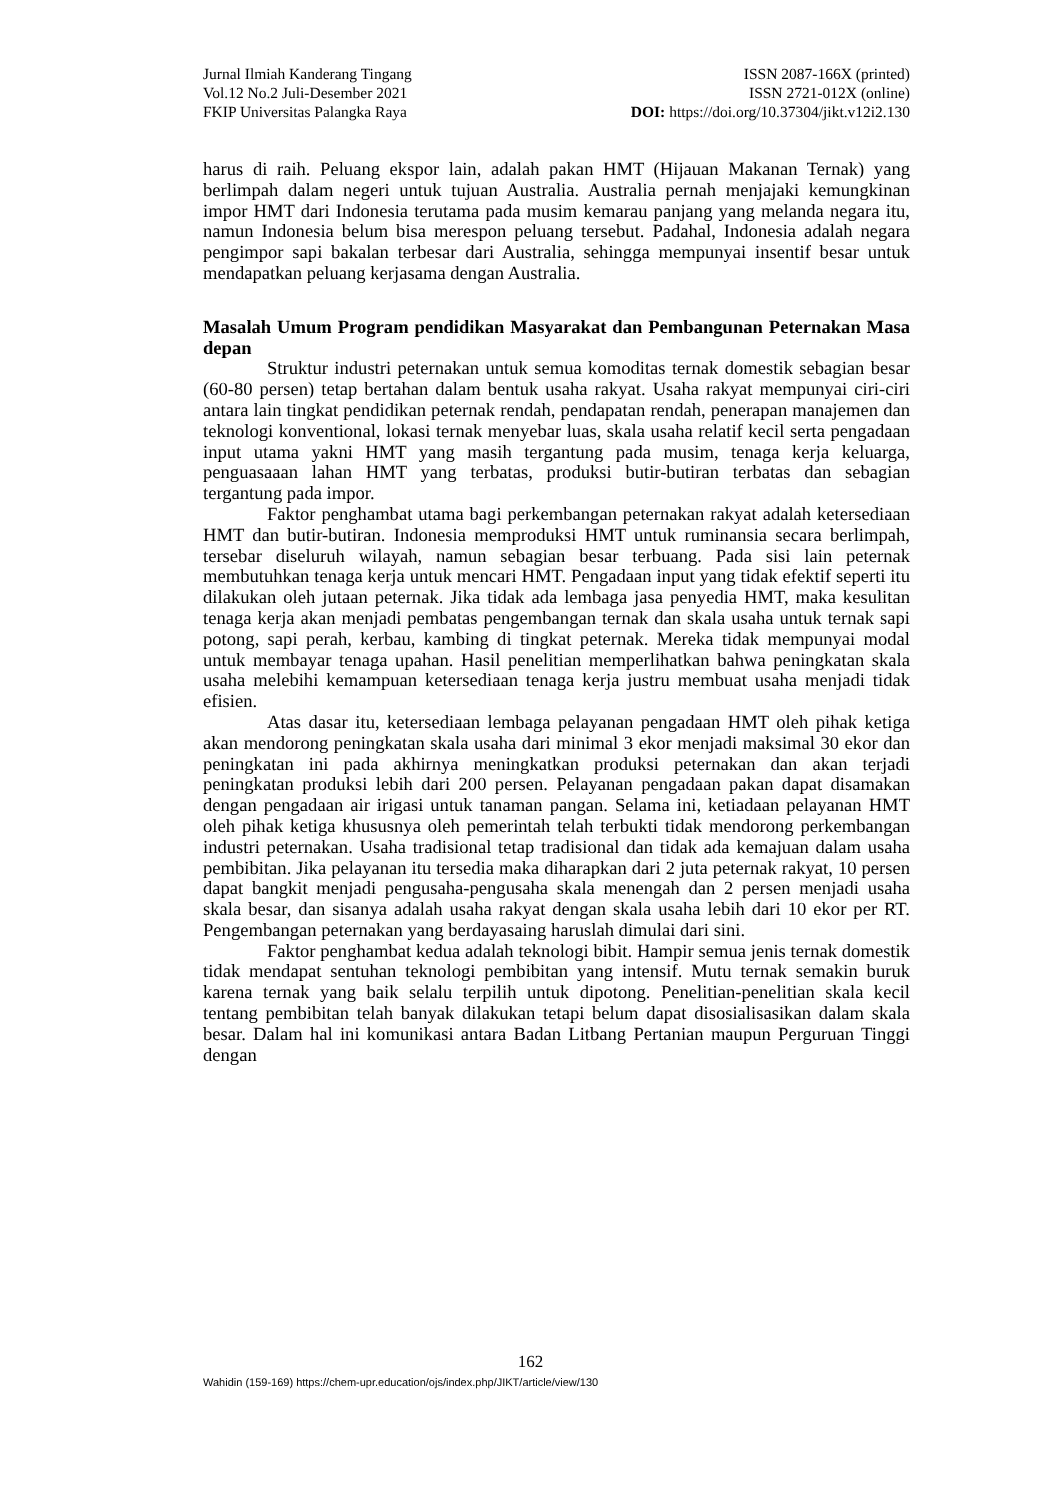Jurnal Ilmiah Kanderang Tingang
Vol.12 No.2 Juli-Desember 2021
FKIP Universitas Palangka Raya
ISSN 2087-166X (printed)
ISSN 2721-012X (online)
DOI: https://doi.org/10.37304/jikt.v12i2.130
harus di raih. Peluang ekspor lain, adalah pakan HMT (Hijauan Makanan Ternak) yang berlimpah dalam negeri untuk tujuan Australia. Australia pernah menjajaki kemungkinan impor HMT dari Indonesia terutama pada musim kemarau panjang yang melanda negara itu, namun Indonesia belum bisa merespon peluang tersebut. Padahal, Indonesia adalah negara pengimpor sapi bakalan terbesar dari Australia, sehingga mempunyai insentif besar untuk mendapatkan peluang kerjasama dengan Australia.
Masalah Umum Program pendidikan Masyarakat dan Pembangunan Peternakan Masa depan
Struktur industri peternakan untuk semua komoditas ternak domestik sebagian besar (60-80 persen) tetap bertahan dalam bentuk usaha rakyat. Usaha rakyat mempunyai ciri-ciri antara lain tingkat pendidikan peternak rendah, pendapatan rendah, penerapan manajemen dan teknologi konventional, lokasi ternak menyebar luas, skala usaha relatif kecil serta pengadaan input utama yakni HMT yang masih tergantung pada musim, tenaga kerja keluarga, penguasaaan lahan HMT yang terbatas, produksi butir-butiran terbatas dan sebagian tergantung pada impor.
Faktor penghambat utama bagi perkembangan peternakan rakyat adalah ketersediaan HMT dan butir-butiran. Indonesia memproduksi HMT untuk ruminansia secara berlimpah, tersebar diseluruh wilayah, namun sebagian besar terbuang. Pada sisi lain peternak membutuhkan tenaga kerja untuk mencari HMT. Pengadaan input yang tidak efektif seperti itu dilakukan oleh jutaan peternak. Jika tidak ada lembaga jasa penyedia HMT, maka kesulitan tenaga kerja akan menjadi pembatas pengembangan ternak dan skala usaha untuk ternak sapi potong, sapi perah, kerbau, kambing di tingkat peternak. Mereka tidak mempunyai modal untuk membayar tenaga upahan. Hasil penelitian memperlihatkan bahwa peningkatan skala usaha melebihi kemampuan ketersediaan tenaga kerja justru membuat usaha menjadi tidak efisien.
Atas dasar itu, ketersediaan lembaga pelayanan pengadaan HMT oleh pihak ketiga akan mendorong peningkatan skala usaha dari minimal 3 ekor menjadi maksimal 30 ekor dan peningkatan ini pada akhirnya meningkatkan produksi peternakan dan akan terjadi peningkatan produksi lebih dari 200 persen. Pelayanan pengadaan pakan dapat disamakan dengan pengadaan air irigasi untuk tanaman pangan. Selama ini, ketiadaan pelayanan HMT oleh pihak ketiga khususnya oleh pemerintah telah terbukti tidak mendorong perkembangan industri peternakan. Usaha tradisional tetap tradisional dan tidak ada kemajuan dalam usaha pembibitan. Jika pelayanan itu tersedia maka diharapkan dari 2 juta peternak rakyat, 10 persen dapat bangkit menjadi pengusaha-pengusaha skala menengah dan 2 persen menjadi usaha skala besar, dan sisanya adalah usaha rakyat dengan skala usaha lebih dari 10 ekor per RT. Pengembangan peternakan yang berdayasaing haruslah dimulai dari sini.
Faktor penghambat kedua adalah teknologi bibit. Hampir semua jenis ternak domestik tidak mendapat sentuhan teknologi pembibitan yang intensif. Mutu ternak semakin buruk karena ternak yang baik selalu terpilih untuk dipotong. Penelitian-penelitian skala kecil tentang pembibitan telah banyak dilakukan tetapi belum dapat disosialisasikan dalam skala besar. Dalam hal ini komunikasi antara Badan Litbang Pertanian maupun Perguruan Tinggi dengan
162
Wahidin (159-169) https://chem-upr.education/ojs/index.php/JIKT/article/view/130